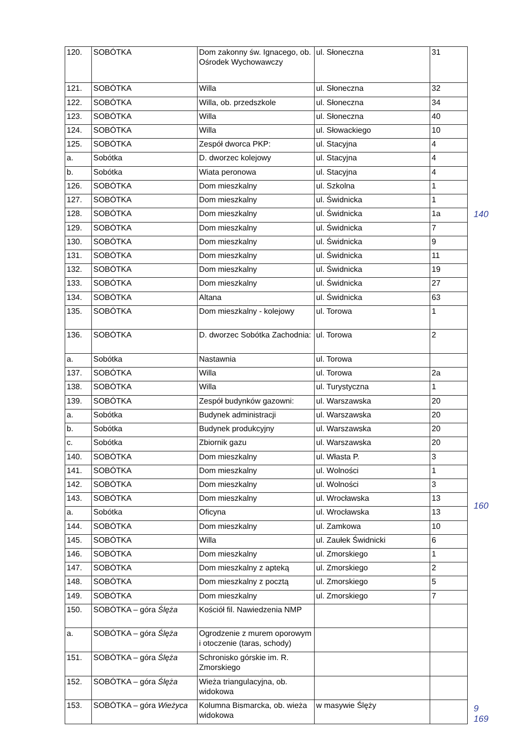| 120. | SOBÓTKA | Dom zakonny św. Ignacego, ob. Ośrodek Wychowawczy | ul. Słoneczna | 31 |
| 121. | SOBÓTKA | Willa | ul. Słoneczna | 32 |
| 122. | SOBÓTKA | Willa, ob. przedszkole | ul. Słoneczna | 34 |
| 123. | SOBÓTKA | Willa | ul. Słoneczna | 40 |
| 124. | SOBÓTKA | Willa | ul. Słowackiego | 10 |
| 125. | SOBÓTKA | Zespół dworca PKP: | ul. Stacyjna | 4 |
| a. | Sobótka | D. dworzec kolejowy | ul. Stacyjna | 4 |
| b. | Sobótka | Wiata peronowa | ul. Stacyjna | 4 |
| 126. | SOBÓTKA | Dom mieszkalny | ul. Szkolna | 1 |
| 127. | SOBÓTKA | Dom mieszkalny | ul. Świdnicka | 1 |
| 128. | SOBÓTKA | Dom mieszkalny | ul. Świdnicka | 1a |
| 129. | SOBÓTKA | Dom mieszkalny | ul. Świdnicka | 7 |
| 130. | SOBÓTKA | Dom mieszkalny | ul. Świdnicka | 9 |
| 131. | SOBÓTKA | Dom mieszkalny | ul. Świdnicka | 11 |
| 132. | SOBÓTKA | Dom mieszkalny | ul. Świdnicka | 19 |
| 133. | SOBÓTKA | Dom mieszkalny | ul. Świdnicka | 27 |
| 134. | SOBÓTKA | Altana | ul. Świdnicka | 63 |
| 135. | SOBÓTKA | Dom mieszkalny - kolejowy | ul. Torowa | 1 |
| 136. | SOBÓTKA | D. dworzec Sobótka Zachodnia: | ul. Torowa | 2 |
| a. | Sobótka | Nastawnia | ul. Torowa | |
| 137. | SOBÓTKA | Willa | ul. Torowa | 2a |
| 138. | SOBÓTKA | Willa | ul. Turystyczna | 1 |
| 139. | SOBÓTKA | Zespół budynków gazowni: | ul. Warszawska | 20 |
| a. | Sobótka | Budynek administracji | ul. Warszawska | 20 |
| b. | Sobótka | Budynek produkcyjny | ul. Warszawska | 20 |
| c. | Sobótka | Zbiornik gazu | ul. Warszawska | 20 |
| 140. | SOBÓTKA | Dom mieszkalny | ul. Własta P. | 3 |
| 141. | SOBÓTKA | Dom mieszkalny | ul. Wolności | 1 |
| 142. | SOBÓTKA | Dom mieszkalny | ul. Wolności | 3 |
| 143. | SOBÓTKA | Dom mieszkalny | ul. Wrocławska | 13 |
| a. | Sobótka | Oficyna | ul. Wrocławska | 13 |
| 144. | SOBÓTKA | Dom mieszkalny | ul. Zamkowa | 10 |
| 145. | SOBÓTKA | Willa | ul. Zaułek Świdnicki | 6 |
| 146. | SOBÓTKA | Dom mieszkalny | ul. Zmorskiego | 1 |
| 147. | SOBÓTKA | Dom mieszkalny z apteką | ul. Zmorskiego | 2 |
| 148. | SOBÓTKA | Dom mieszkalny z pocztą | ul. Zmorskiego | 5 |
| 149. | SOBÓTKA | Dom mieszkalny | ul. Zmorskiego | 7 |
| 150. | SOBÓTKA – góra Ślęża | Kościół fil. Nawiedzenia NMP | | |
| a. | SOBÓTKA – góra Ślęża | Ogrodzenie z murem oporowym i otoczenie (taras, schody) | | |
| 151. | SOBÓTKA – góra Ślęża | Schronisko górskie im. R. Zmorskiego | | |
| 152. | SOBÓTKA – góra Ślęża | Wieża triangulacyjna, ob. widokowa | | |
| 153. | SOBÓTKA – góra Wieżyca | Kolumna Bismarcka, ob. wieża widokowa | w masywie Ślęży | |
140
160
9
169